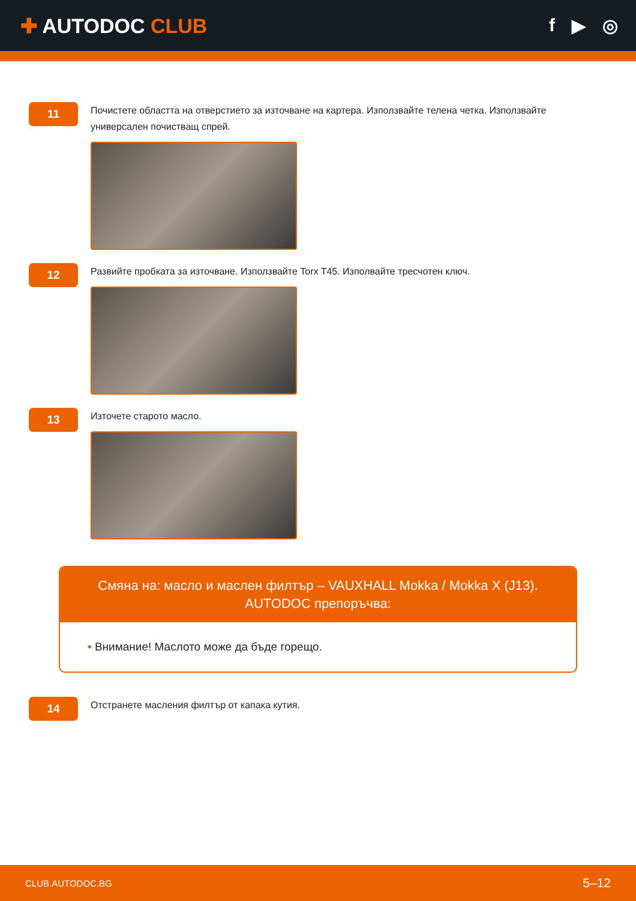✚ AUTODOC CLUB f ▶ ◎
11
Почистете областта на отверстието за източване на картера. Използвайте телена четка. Използвайте универсален почистващ спрей.
12
Развийте пробката за източване. Използвайте Torx T45. Изполвайте тресчотен ключ.
13
Източете старото масло.
Смяна на: масло и маслен филтър – VAUXHALL Mokka / Mokka X (J13).
AUTODOC препоръчва:
• Внимание! Маслото може да бъде горещо.
14
Отстранете масления филтър от капака кутия.
CLUB.AUTODOC.BG 5–12